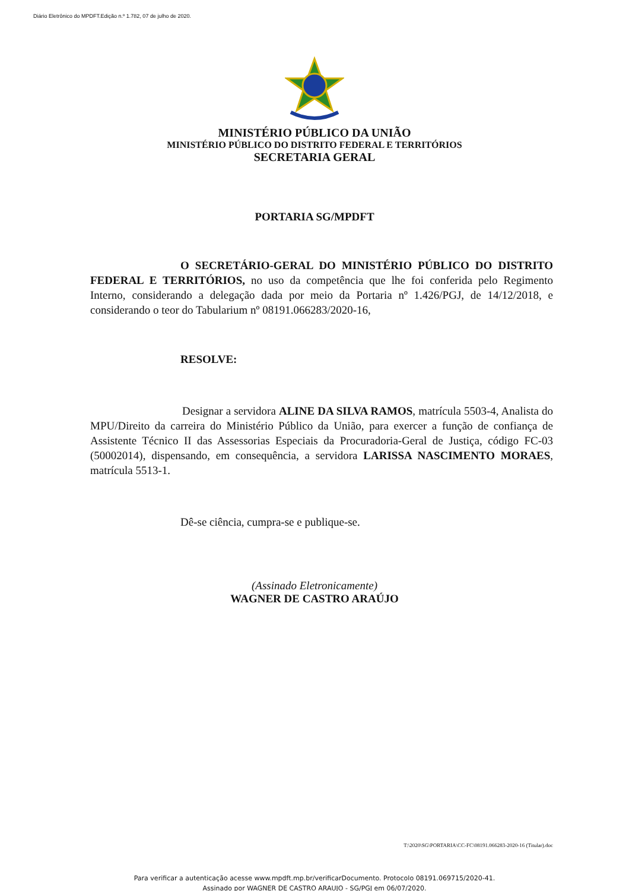Diário Eletrônico do MPDFT.Edição n.º 1.782, 07 de julho de 2020.
MINISTÉRIO PÚBLICO DA UNIÃO
MINISTÉRIO PÚBLICO DO DISTRITO FEDERAL E TERRITÓRIOS
SECRETARIA GERAL
PORTARIA SG/MPDFT
O SECRETÁRIO-GERAL DO MINISTÉRIO PÚBLICO DO DISTRITO FEDERAL E TERRITÓRIOS, no uso da competência que lhe foi conferida pelo Regimento Interno, considerando a delegação dada por meio da Portaria nº 1.426/PGJ, de 14/12/2018, e considerando o teor do Tabularium nº 08191.066283/2020-16,
RESOLVE:
Designar a servidora ALINE DA SILVA RAMOS, matrícula 5503-4, Analista do MPU/Direito da carreira do Ministério Público da União, para exercer a função de confiança de Assistente Técnico II das Assessorias Especiais da Procuradoria-Geral de Justiça, código FC-03 (50002014), dispensando, em consequência, a servidora LARISSA NASCIMENTO MORAES, matrícula 5513-1.
Dê-se ciência, cumpra-se e publique-se.
(Assinado Eletronicamente)
WAGNER DE CASTRO ARAÚJO
T:\2020\SG\PORTARIA\CC-FC\08191.066283-2020-16 (Titular).doc
Para verificar a autenticação acesse www.mpdft.mp.br/verificarDocumento. Protocolo 08191.069715/2020-41.
Assinado por WAGNER DE CASTRO ARAUJO - SG/PGJ em 06/07/2020.